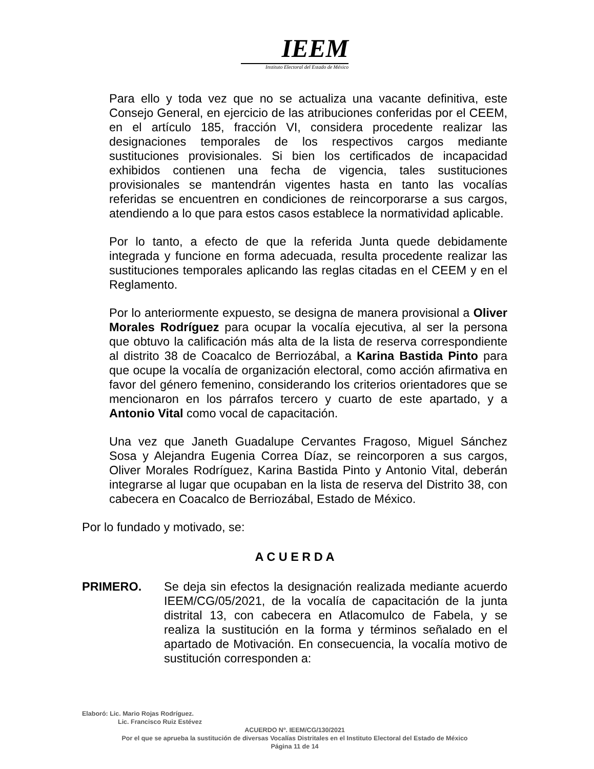IEEM
Instituto Electoral del Estado de México
Para ello y toda vez que no se actualiza una vacante definitiva, este Consejo General, en ejercicio de las atribuciones conferidas por el CEEM, en el artículo 185, fracción VI, considera procedente realizar las designaciones temporales de los respectivos cargos mediante sustituciones provisionales. Si bien los certificados de incapacidad exhibidos contienen una fecha de vigencia, tales sustituciones provisionales se mantendrán vigentes hasta en tanto las vocalías referidas se encuentren en condiciones de reincorporarse a sus cargos, atendiendo a lo que para estos casos establece la normatividad aplicable.
Por lo tanto, a efecto de que la referida Junta quede debidamente integrada y funcione en forma adecuada, resulta procedente realizar las sustituciones temporales aplicando las reglas citadas en el CEEM y en el Reglamento.
Por lo anteriormente expuesto, se designa de manera provisional a Oliver Morales Rodríguez para ocupar la vocalía ejecutiva, al ser la persona que obtuvo la calificación más alta de la lista de reserva correspondiente al distrito 38 de Coacalco de Berriozábal, a Karina Bastida Pinto para que ocupe la vocalía de organización electoral, como acción afirmativa en favor del género femenino, considerando los criterios orientadores que se mencionaron en los párrafos tercero y cuarto de este apartado, y a Antonio Vital como vocal de capacitación.
Una vez que Janeth Guadalupe Cervantes Fragoso, Miguel Sánchez Sosa y Alejandra Eugenia Correa Díaz, se reincorporen a sus cargos, Oliver Morales Rodríguez, Karina Bastida Pinto y Antonio Vital, deberán integrarse al lugar que ocupaban en la lista de reserva del Distrito 38, con cabecera en Coacalco de Berriozábal, Estado de México.
Por lo fundado y motivado, se:
A C U E R D A
PRIMERO. Se deja sin efectos la designación realizada mediante acuerdo IEEM/CG/05/2021, de la vocalía de capacitación de la junta distrital 13, con cabecera en Atlacomulco de Fabela, y se realiza la sustitución en la forma y términos señalado en el apartado de Motivación. En consecuencia, la vocalía motivo de sustitución corresponden a:
Elaboró: Lic. Mario Rojas Rodríguez.
Lic. Francisco Ruiz Estévez
ACUERDO Nº. IEEM/CG/130/2021
Por el que se aprueba la sustitución de diversas Vocalías Distritales en el Instituto Electoral del Estado de México
Página 11 de 14